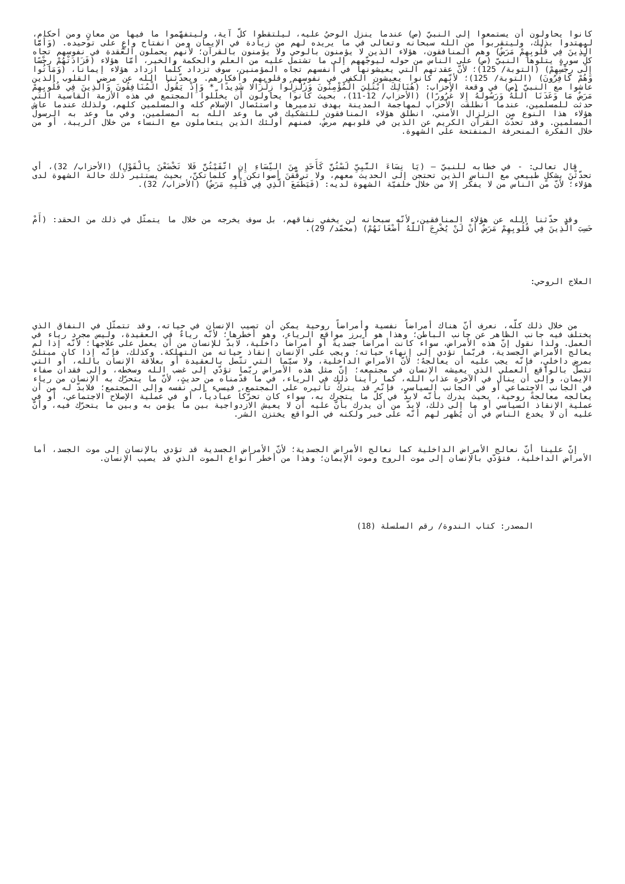كانوا يحاولون أن يستمعوا إلى النبيّ (ص) عندما ينزل الوحيُ عليه، ليلتقطوا كلّ آية، وليتفهّموا ما فيها من معانٍ ومن أحكام، ليهتدوا بذلك، وليتقربوا من الله سبحانه وتعالى في ما يريده لهم من زيادة في الإيمان ومن انفتاح واعٍ على توحيده. (وَأَمَّا الَّذِينَ فِي قُلُوبِهِمْ مَرَضٌ) وهم المنافقون، هؤلاء الذين لا يؤمنون بالوحي ولا يؤمنون بالقرآن؛ لأنهم يحملون العُقدة في نفوسهم تجاه كلّ سورةٍ يتلوها النبيّ (ص) على الناس من حوله ليوجّههم إلى ما تشتمل عليه من العلم والحكمة والخير، أمّا هؤلاء (فَزَادَتْهُمْ رِجْسًا إِلَى رِجْسِهِمْ) (التوبة/ 125)؛ لأنّ عقدتهم التي يعيشونها في أنفسهم تجاه المؤمنين، سوف تزداد كلّما ازداد هؤلاء إيمانا، (وَمَاتُوا وَهُمْ كَافِرُونَ) (التوبة/ 125)؛ لأنّهم كانوا يعيشون الكفر في نفوسهم وقلوبهم وأفكارهم. ويحدّثنا الله عن مرضى القلوب الذين عاشوا مع النبيّ (ص) في وقعة الأحزاب: (هُنَالِكَ ابْتُلِيَ الْمُؤْمِنُونَ وَزُلْزِلُوا زِلْزَالا شَدِيدًا * وَإِذْ يَقُولُ الْمُنَافِقُونَ وَالَّذِينَ فِي قُلُوبِهِمْ مَرَضٌ مَا وَعَدَنَا اللَّهُ وَرَسُولُهُ إِلا غُرُورًا) (الأحزاب/ 12-11)، بحيث كانوا يحاولون أن يخلّلوا المجتمع في هذه الأزمة القاسية التي حدثت للمسلمين، عندما انطلقت الأحزاب لمهاجمة المدينة بهدف تدميرها واستئصال الإسلام كله والمسلمين كلهم، ولذلك عندما عاش هؤلاء هذا النوع من الزلزال الأمني، انطلق هؤلاء المنافقون للتشكيك في ما وعد الله به المسلمين، وفي ما وعد به الرسولُ المسلمين. وقد تحدّث القرآن الكريم عن الذين في قلوبهم مرضٌ، فمنهم أولئك الذين يتعاملون مع النساء من خلال الريبة، أو من خلال الفكرة المنحرفة المنفتحة على الشهوة.
قال تعالى: - في خطابه للنبيّ – (يَا نِسَاءَ النَّبِيِّ لَسْتُنَّ كَأَحَدٍ مِنَ النِّسَاءِ إِنِ اتَّقَيْتُنَّ فَلا تَخْضَعْنَ بِالْقَوْلِ) (الأحزاب/ 32)، أي تحدّثْنَ بشكلٍ طبيعي مع الناس الذين تحتجن إلى الحديث معهم، ولا ترقّقنَ أصواتكن أو كلماتكنّ، بحيث يستثير ذلك حالة الشهوة لدى هؤلاء؛ لأنّ من الناس من لا يفكّر إلا من خلال خلفيّة الشهوة لديه: (فَيَطْمَعَ الَّذِي فِي قَلْبِهِ مَرَضٌ) (الأحزاب/ 32).
وقد حدّثنا الله عن هؤلاء المنافقين، لأنّه سبحانه لن يخفي نفاقهم، بل سوف يخرجه من خلال ما يتمثّل في ذلك من الحقد: (أَمْ حَسِبَ الَّذِينَ فِي قُلُوبِهِمْ مَرَضٌ أَنْ لَنْ يُخْرِجَ اللَّهُ أَضْغَانَهُمْ) (محمّد/ 29).
العلاج الروحي:
من خلال ذلك كلّه، نعرف أنّ هناك أمراضاً نفسية وأمراضاً روحية يمكن أن تصيب الإنسان في حياته، وقد تتمثّل في النفاق الذي يختلف فيه جانب الظاهر عن جانب الباطن؛ وهذا هو أبرز مواقع الرياء، وهو أخطرها؛ لأنّه رياءٌ في العقيدة، وليس مجرد رياء في العمل. ولذا نقول إنّ هذه الأمراض، سواء كانت أمراضاً جسديةً أو أمراضاً داخلية، لابدّ للإنسان من أن يعمل على علاجها؛ لأنّه إذا لم يعالج الأمراض الجسدية، فربّما تؤدي إلى إنهاء حياته؛ ويجب على الإنسان إنقاذ حياته من التهلكة. وكذلك، فإنّه إذا كان مبتلىً بمرضٍ داخليٍ، فإنّه يجب عليه أن يعالجهُ؛ لأنّ الأمراض الداخلية، ولا سيّما التي تتّصل بالعقيدة أو بعلاقة الإنسان بالله، أو التي تتصل بالواقع العملي الذي يعيشه الإنسان في مجتمعه؛ إنّ مثل هذه الأمراض ربّما تؤدّي إلى غضب الله وسخطه، وإلى فقدان صفاء الإيمان، وإلى أن ينال في الآخرة عذاب الله، كما رأينا ذلك في الرياء، في ما قدّمناه من حديثٍ، لأنّ ما يتحرّك به الإنسان من رياء في الجانب الاجتماعي أو في الجانب السياسي، فإنّه قد يتركُ تأثيره على المجتمع، فيسيء إلى نفسه وإلى المجتمع؛ فلابدّ له من أن يعالجه معالجةً روحية، بحيث يدرك بأنّه لابدّ في كلّ ما يتحرك به، سواء كان تحرّكاً عبادياً، أو في عملية الإصلاح الاجتماعي، أو في عملية الإنقاذ السياسي أو ما إلى ذلك، لابدّ من أن يدرك بأنّ عليه أن لا يعيش الازدواجية بين ما يؤمن به وبين ما يتحرّك فيه، وأنّ عليه أن لا يخدع الناس في أن يُظهر لهم أنّه على خير ولكنه في الواقع يختزن الشر.
إنّ علينا أنّ نعالج الأمراض الداخلية كما نعالج الأمراض الجسدية؛ لأنّ الأمراض الجسدية قد تؤدي بالإنسان إلى موت الجسد، أما الأمراض الداخلية، فتؤدّي بالإنسان إلى موت الروح وموت الإيمان؛ وهذا من أخطر أنواع الموت الذي قد يصيب الإنسان.
المصدر: كتاب الندوة/ رقم السلسلة (18)